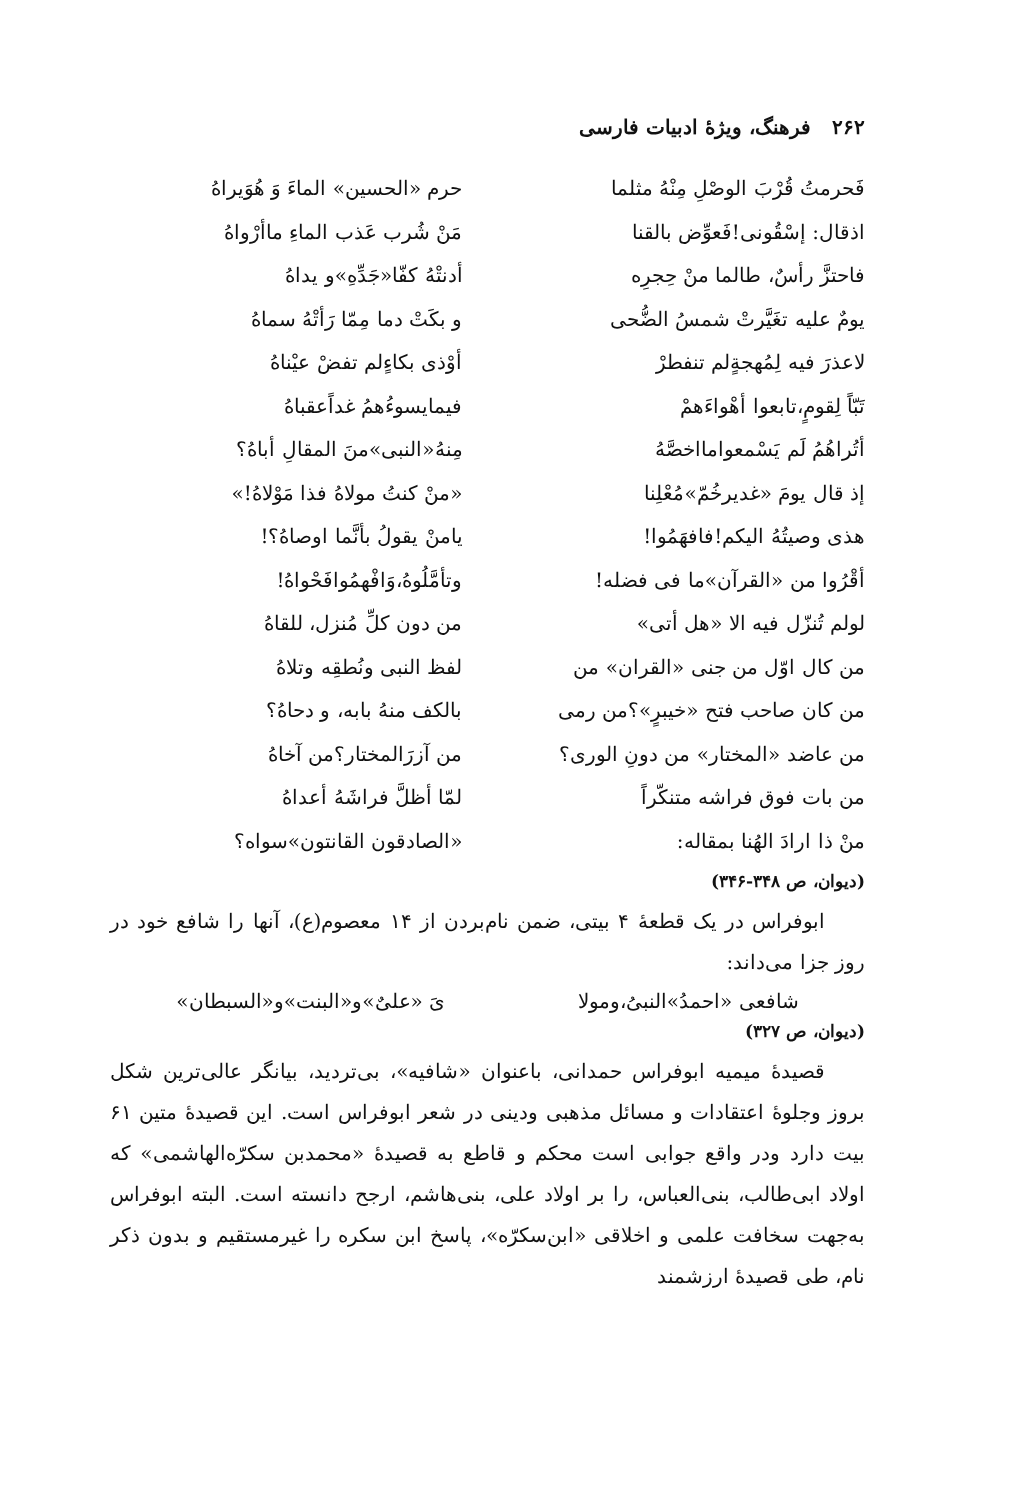۲۶۲ فرهنگ، ویژهٔ ادبیات فارسی
فَحرمتُ قُرْبَ الوصْلِ مِنْهُ مثلما
حرم «الحسین» الماءَ وَ هُوَیراهُ
اذقال: إسْقُونی!فَعوِّض بالقنا
مَنْ شُرب عَذب الماءِ ماأرْواهُ
فاحتزَّ رأسٌ، طالما منْ حِجرِه
أدنتْهُ کفّا«جَدِّهِ»و یداهُ
یومٌ علیه تغَیَّرتْ شمسُ الضُّحی
و بکَتْ دما مِمّا رَأتْهُ سماهُ
لاعذرَ فیه لِمُهجةٍلم تنفطرْ
أوْذی بکاءٍلم تفضْ عیْناهُ
تَبّاً لِقومٍ،تابعوا أهْواءَهمْ
فیمایسوءُهمُ غداًعقباهُ
أتُراهُمُ لَم یَسْمعوامااخصَّهُ
مِنهُ«النبی»منَ المقالِ أباهُ؟
إذ قال یومَ «غدیرخُمّ»مُعْلِنا
«منْ کنتُ مولاهُ فذا مَوْلاهُ!»
هذی وصیتُهُ الیکم!فافهَمُوا!
یامنْ یقولُ بأنَّما اوصاهُ؟!
أقْرُوا من «القرآن»ما فی فضله!
وتأمَّلُوهُ،وَافْهمُوافَحْواهُ!
لولم تُنزّل فیه الا «هل أتی»
من دون کلِّ مُنزل، للقاهُ
من کال اوّل من جنی «القران» من
لفظ النبی ونُطقِه وتلاهُ
من کان صاحب فتح «خیبرٍ»؟من رمی
بالکف منهُ بابه، و دحاهُ؟
من عاضد «المختار» من دونِ الوری؟
من آزرَالمختار؟من آخاهُ
من بات فوق فراشه متنکّراً
لمّا أظلَّ فراشَهُ أعداهُ
منْ ذا ارادَ الهُنا بمقاله:
«الصادقون القانتون»سواه؟
(دیوان، ص ۳۴۸-۳۴۶)
ابوفراس در یک قطعهٔ ۴ بیتی، ضمن نام‌بردن از ۱۴ معصوم(ع)، آنها را شافع خود در روز جزا می‌داند:
شافعی «احمدُ»النبیُ،ومولا یَ «علیٌ»و«البنت»و«السبطان»
(دیوان، ص ۳۲۷)
قصیدهٔ میمیه ابوفراس حمدانی، باعنوان «شافیه»، بی‌تردید، بیانگر عالی‌ترین شکل بروز وجلوهٔ اعتقادات و مسائل مذهبی ودینی در شعر ابوفراس است. این قصیدهٔ متین ۶۱ بیت دارد ودر واقع جوابی است محکم و قاطع به قصیدهٔ «محمدبن سکرّه‌الهاشمی» که اولاد ابی‌طالب، بنی‌العباس، را بر اولاد علی، بنی‌هاشم، ارجح دانسته است. البته ابوفراس به‌جهت سخافت علمی و اخلاقی «ابن‌سکرّه»، پاسخ ابن سکره را غیرمستقیم و بدون ذکر نام، طی قصیدهٔ ارزشمند